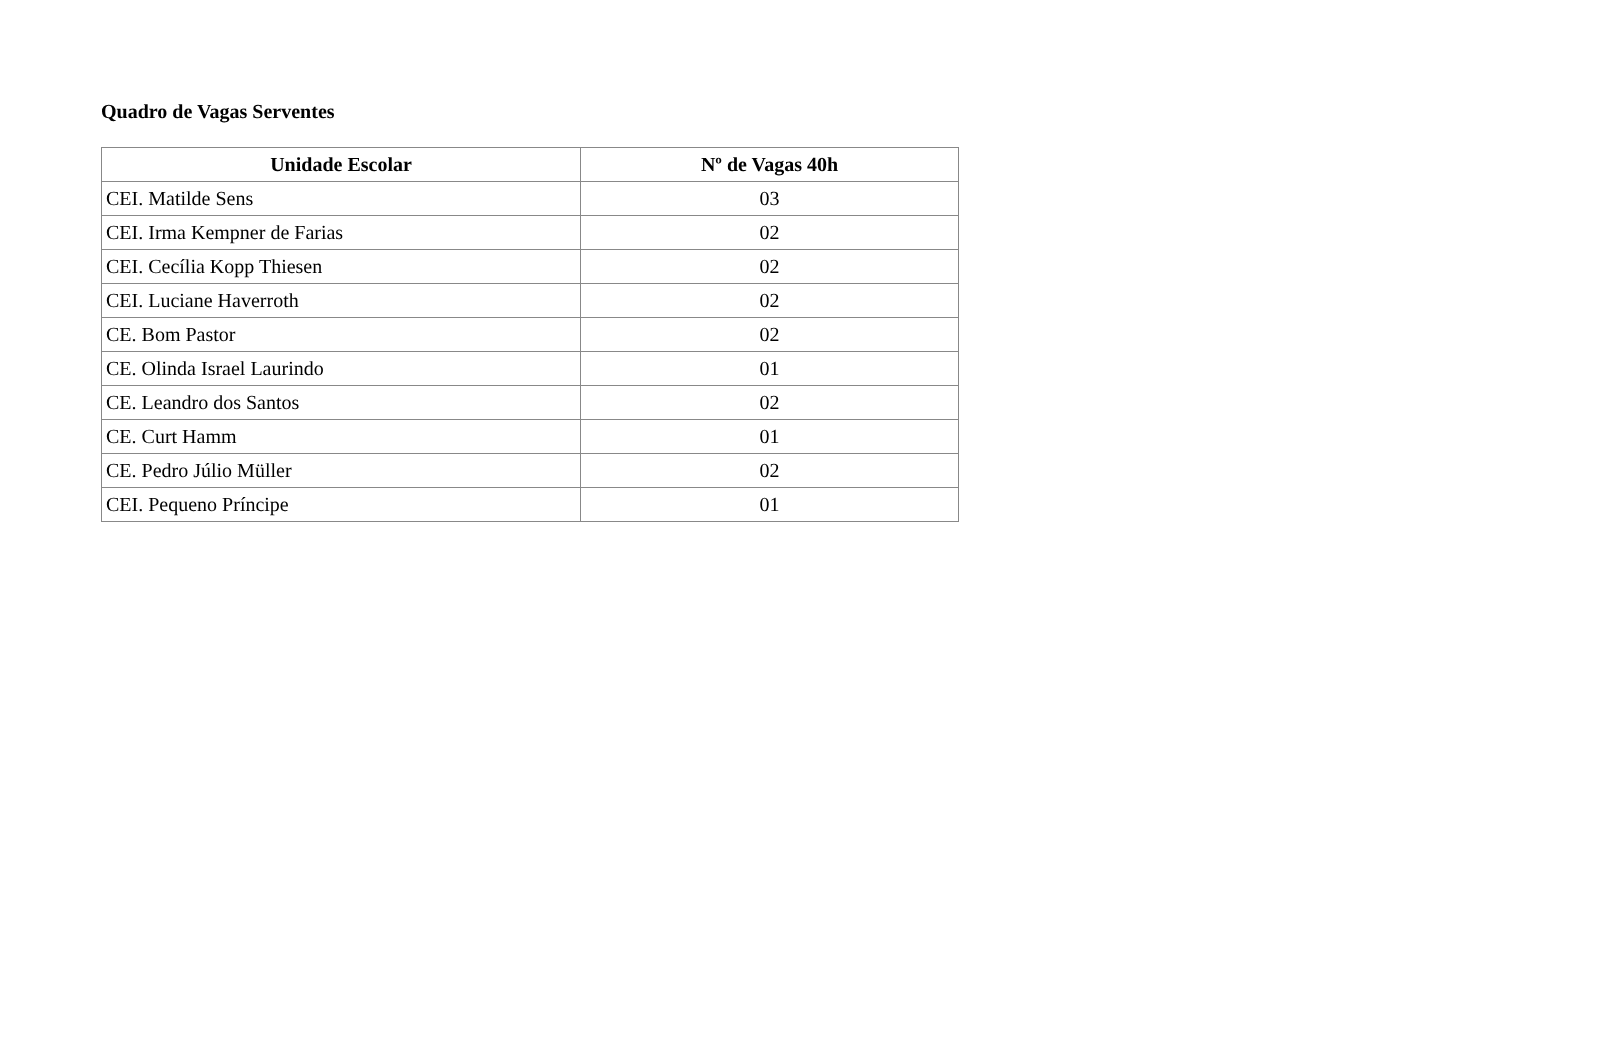Quadro de Vagas Serventes
| Unidade Escolar | Nº de Vagas 40h |
| --- | --- |
| CEI. Matilde Sens | 03 |
| CEI. Irma Kempner de Farias | 02 |
| CEI. Cecília Kopp Thiesen | 02 |
| CEI. Luciane Haverroth | 02 |
| CE. Bom Pastor | 02 |
| CE. Olinda Israel Laurindo | 01 |
| CE. Leandro dos Santos | 02 |
| CE. Curt Hamm | 01 |
| CE. Pedro Júlio Müller | 02 |
| CEI. Pequeno Príncipe | 01 |